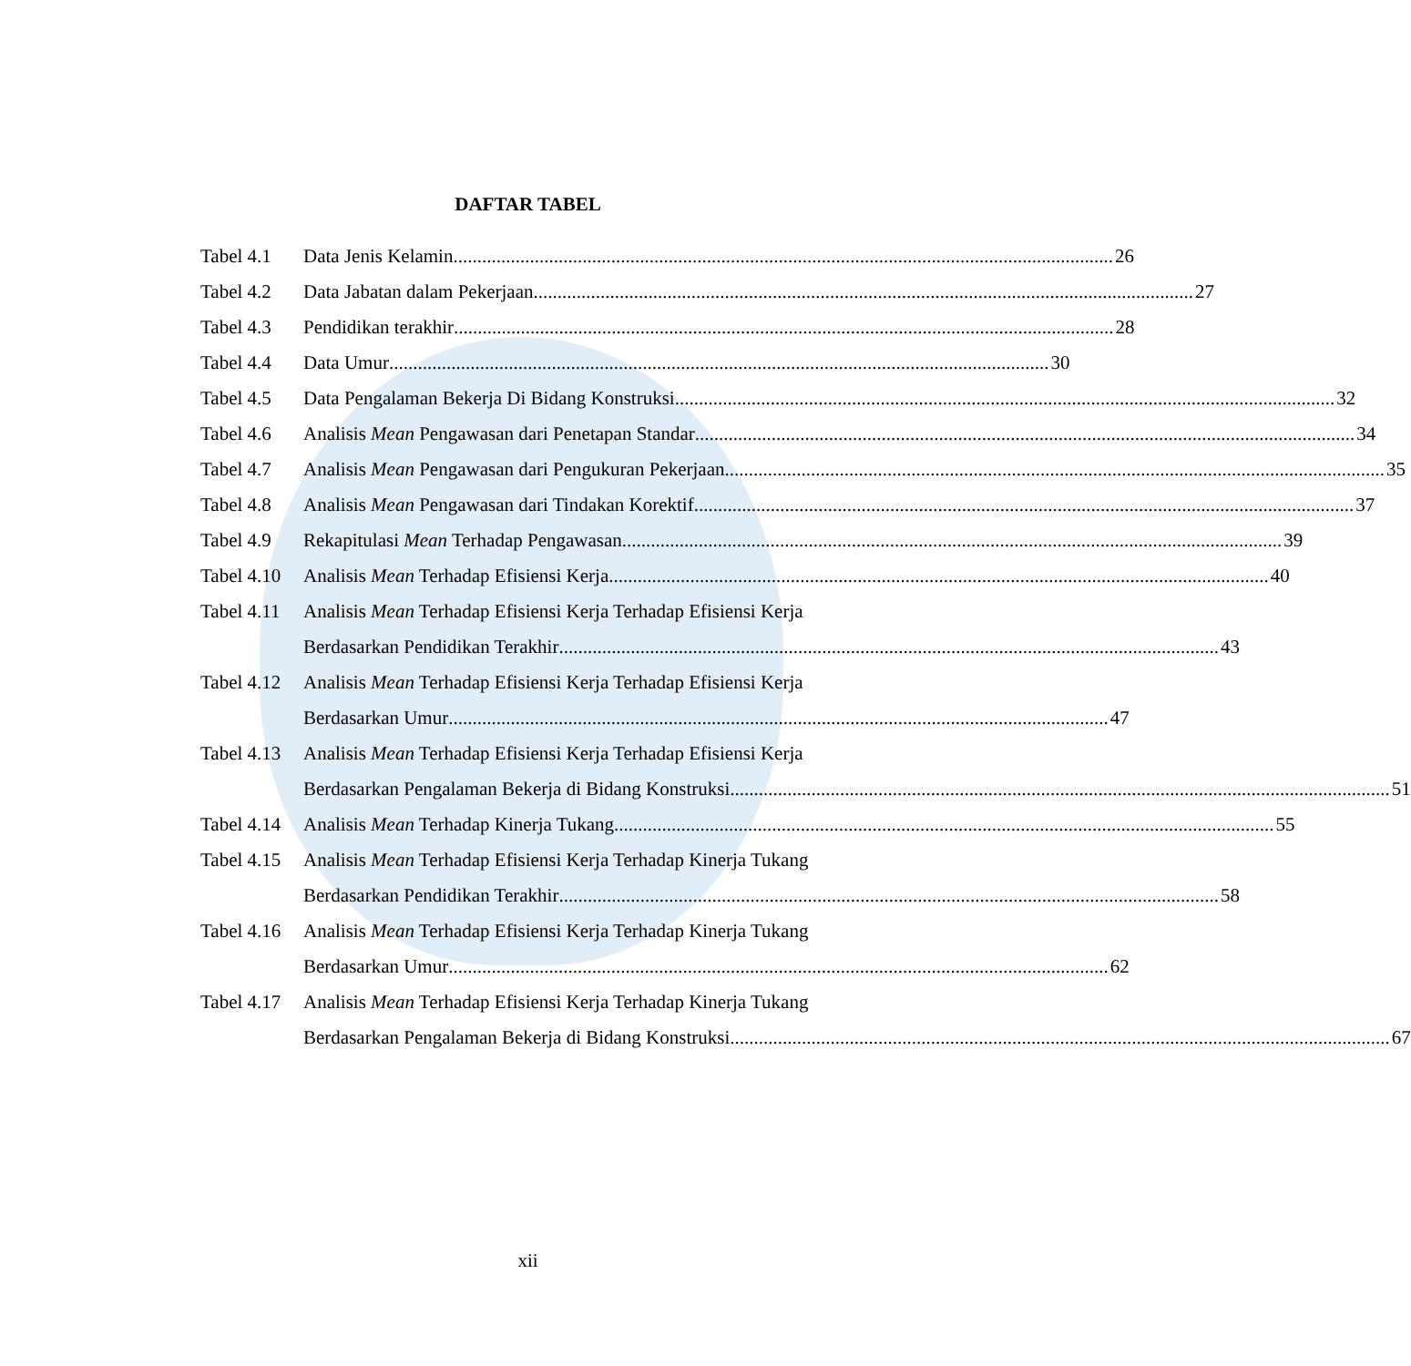DAFTAR TABEL
Tabel 4.1
Data Jenis Kelamin 26
Tabel 4.2
Data Jabatan dalam Pekerjaan 27
Tabel 4.3
Pendidikan terakhir 28
Tabel 4.4
Data Umur 30
Tabel 4.5
Data Pengalaman Bekerja Di Bidang Konstruksi 32
Tabel 4.6
Analisis Mean Pengawasan dari Penetapan Standar 34
Tabel 4.7
Analisis Mean Pengawasan dari Pengukuran Pekerjaan 35
Tabel 4.8
Analisis Mean Pengawasan dari Tindakan Korektif 37
Tabel 4.9
Rekapitulasi Mean Terhadap Pengawasan 39
Tabel 4.10
Analisis Mean Terhadap Efisiensi Kerja 40
Tabel 4.11
Analisis Mean Terhadap Efisiensi Kerja Terhadap Efisiensi Kerja
Berdasarkan Pendidikan Terakhir 43
Tabel 4.12
Analisis Mean Terhadap Efisiensi Kerja Terhadap Efisiensi Kerja
Berdasarkan Umur 47
Tabel 4.13
Analisis Mean Terhadap Efisiensi Kerja Terhadap Efisiensi Kerja
Berdasarkan Pengalaman Bekerja di Bidang Konstruksi 51
Tabel 4.14
Analisis Mean Terhadap Kinerja Tukang 55
Tabel 4.15
Analisis Mean Terhadap Efisiensi Kerja Terhadap Kinerja Tukang
Berdasarkan Pendidikan Terakhir 58
Tabel 4.16
Analisis Mean Terhadap Efisiensi Kerja Terhadap Kinerja Tukang
Berdasarkan Umur 62
Tabel 4.17
Analisis Mean Terhadap Efisiensi Kerja Terhadap Kinerja Tukang
Berdasarkan Pengalaman Bekerja di Bidang Konstruksi 67
xii